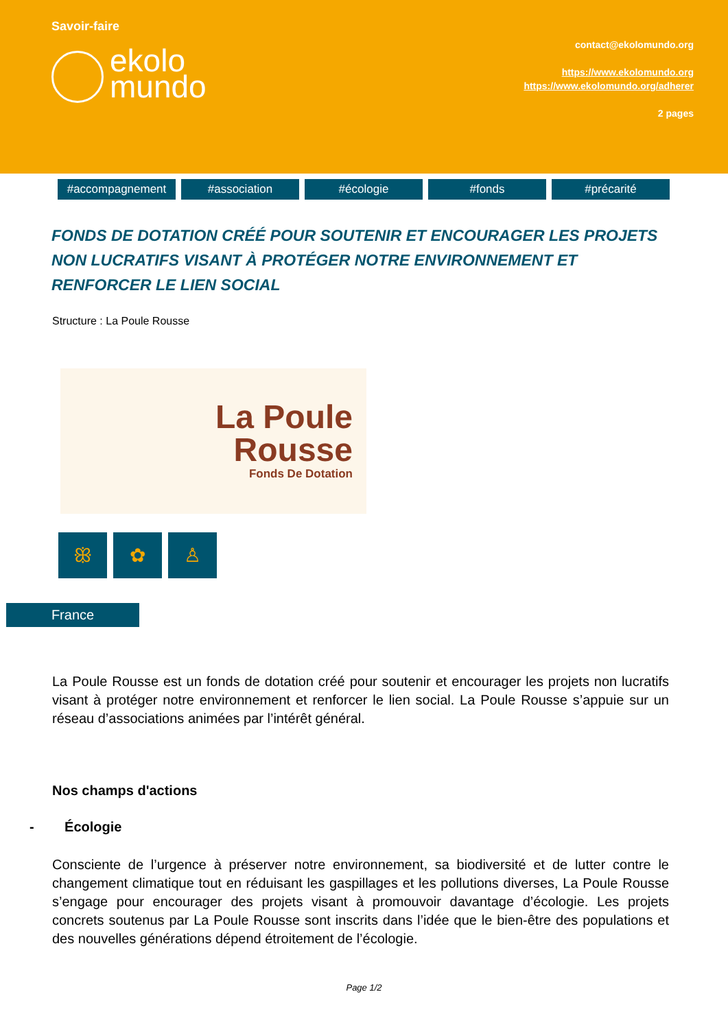Savoir-faire
ekolo
mundo
contact@ekolomundo.org
https://www.ekolomundo.org
https://www.ekolomundo.org/adherer
2 pages
#accompagnement #association #écologie #fonds #précarité
FONDS DE DOTATION CRÉÉ POUR SOUTENIR ET ENCOURAGER LES PROJETS NON LUCRATIFS VISANT À PROTÉGER NOTRE ENVIRONNEMENT ET RENFORCER LE LIEN SOCIAL
Structure : La Poule Rousse
La Poule
Rousse
Fonds De Dotation
ꕥ ✿ ♙
France
La Poule Rousse est un fonds de dotation créé pour soutenir et encourager les projets non lucratifs visant à protéger notre environnement et renforcer le lien social. La Poule Rousse s’appuie sur un réseau d’associations animées par l’intérêt général.
Nos champs d'actions
- Écologie
Consciente de l’urgence à préserver notre environnement, sa biodiversité et de lutter contre le changement climatique tout en réduisant les gaspillages et les pollutions diverses, La Poule Rousse s’engage pour encourager des projets visant à promouvoir davantage d’écologie. Les projets concrets soutenus par La Poule Rousse sont inscrits dans l’idée que le bien-être des populations et des nouvelles générations dépend étroitement de l’écologie.
Page 1/2